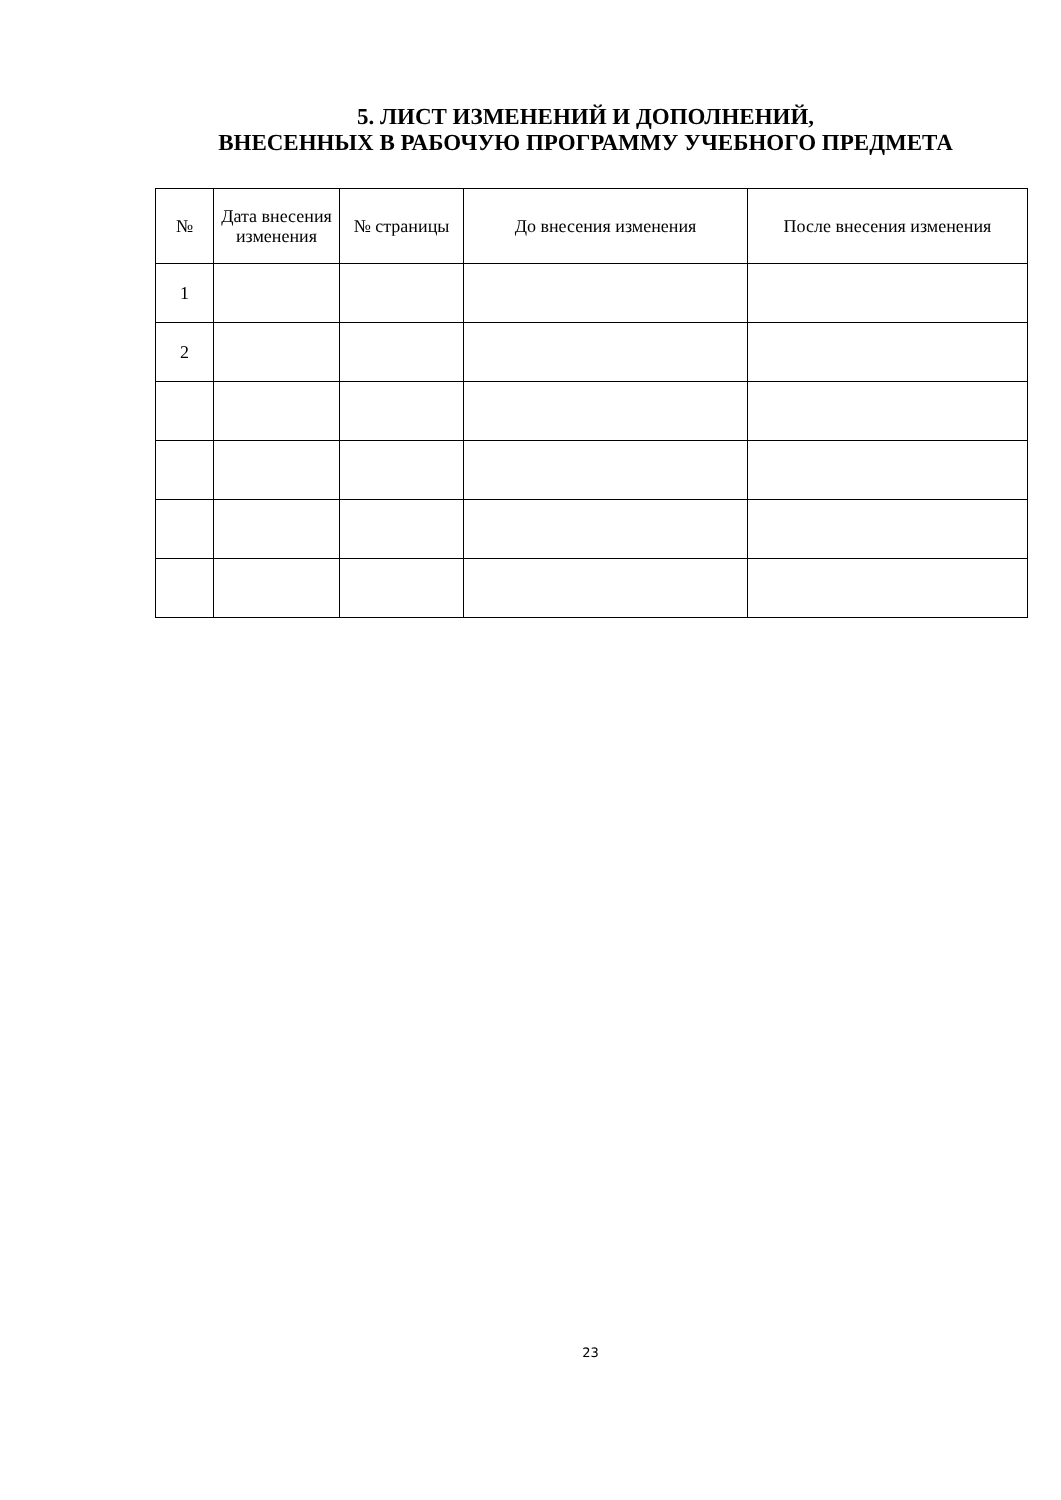5. ЛИСТ ИЗМЕНЕНИЙ И ДОПОЛНЕНИЙ,
ВНЕСЕННЫХ В РАБОЧУЮ ПРОГРАММУ УЧЕБНОГО ПРЕДМЕТА
| № | Дата внесения изменения | № страницы | До внесения изменения | После внесения изменения |
| --- | --- | --- | --- | --- |
| 1 | | | | |
| 2 | | | | |
23